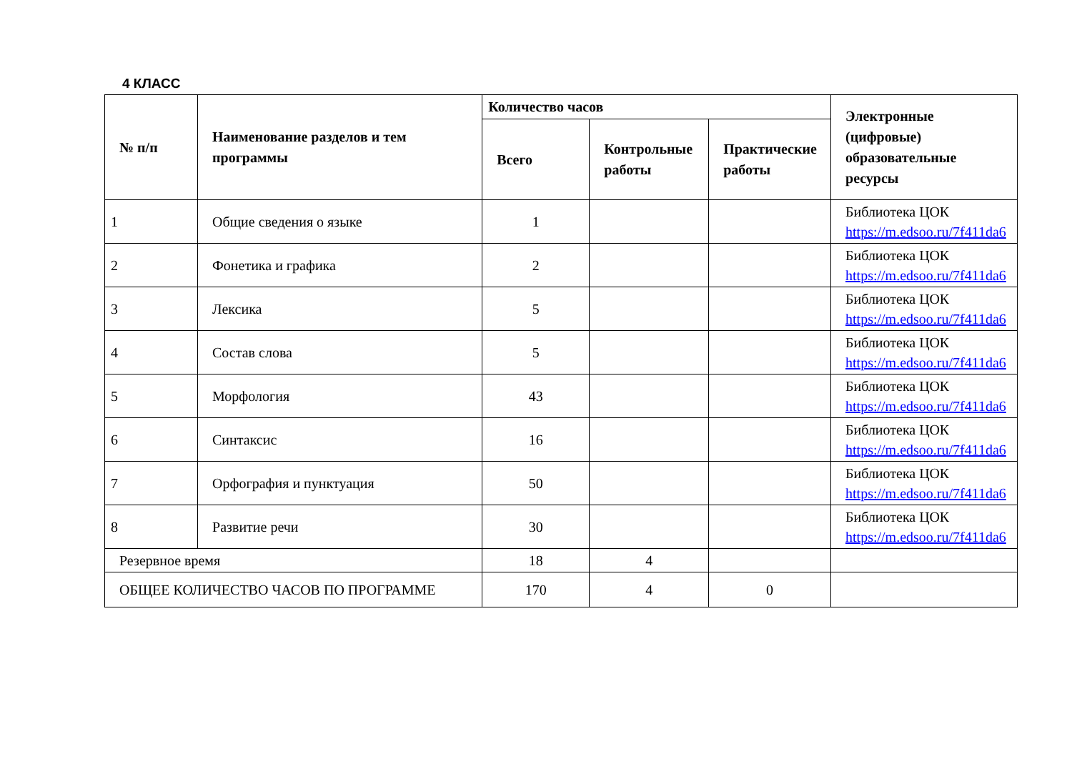4 КЛАСС
| № п/п | Наименование разделов и тем программы | Количество часов | | | Электронные (цифровые) образовательные ресурсы |
| --- | --- | --- | --- | --- | --- |
| | | Всего | Контрольные работы | Практические работы | |
| 1 | Общие сведения о языке | 1 | | | Библиотека ЦОК https://m.edsoo.ru/7f411da6 |
| 2 | Фонетика и графика | 2 | | | Библиотека ЦОК https://m.edsoo.ru/7f411da6 |
| 3 | Лексика | 5 | | | Библиотека ЦОК https://m.edsoo.ru/7f411da6 |
| 4 | Состав слова | 5 | | | Библиотека ЦОК https://m.edsoo.ru/7f411da6 |
| 5 | Морфология | 43 | | | Библиотека ЦОК https://m.edsoo.ru/7f411da6 |
| 6 | Синтаксис | 16 | | | Библиотека ЦОК https://m.edsoo.ru/7f411da6 |
| 7 | Орфография и пунктуация | 50 | | | Библиотека ЦОК https://m.edsoo.ru/7f411da6 |
| 8 | Развитие речи | 30 | | | Библиотека ЦОК https://m.edsoo.ru/7f411da6 |
| Резервное время | | 18 | 4 | | |
| ОБЩЕЕ КОЛИЧЕСТВО ЧАСОВ ПО ПРОГРАММЕ | | 170 | 4 | 0 | |